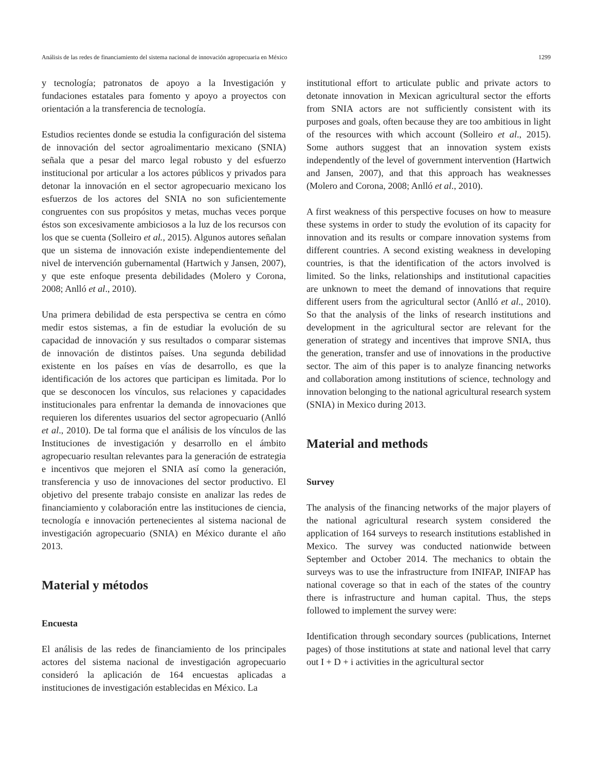Análisis de las redes de financiamiento del sistema nacional de innovación agropecuaria en México 1299
y tecnología; patronatos de apoyo a la Investigación y fundaciones estatales para fomento y apoyo a proyectos con orientación a la transferencia de tecnología.
Estudios recientes donde se estudia la configuración del sistema de innovación del sector agroalimentario mexicano (SNIA) señala que a pesar del marco legal robusto y del esfuerzo institucional por articular a los actores públicos y privados para detonar la innovación en el sector agropecuario mexicano los esfuerzos de los actores del SNIA no son suficientemente congruentes con sus propósitos y metas, muchas veces porque éstos son excesivamente ambiciosos a la luz de los recursos con los que se cuenta (Solleiro et al., 2015). Algunos autores señalan que un sistema de innovación existe independientemente del nivel de intervención gubernamental (Hartwich y Jansen, 2007), y que este enfoque presenta debilidades (Molero y Corona, 2008; Anlló et al., 2010).
Una primera debilidad de esta perspectiva se centra en cómo medir estos sistemas, a fin de estudiar la evolución de su capacidad de innovación y sus resultados o comparar sistemas de innovación de distintos países. Una segunda debilidad existente en los países en vías de desarrollo, es que la identificación de los actores que participan es limitada. Por lo que se desconocen los vínculos, sus relaciones y capacidades institucionales para enfrentar la demanda de innovaciones que requieren los diferentes usuarios del sector agropecuario (Anlló et al., 2010). De tal forma que el análisis de los vínculos de las Instituciones de investigación y desarrollo en el ámbito agropecuario resultan relevantes para la generación de estrategia e incentivos que mejoren el SNIA así como la generación, transferencia y uso de innovaciones del sector productivo. El objetivo del presente trabajo consiste en analizar las redes de financiamiento y colaboración entre las instituciones de ciencia, tecnología e innovación pertenecientes al sistema nacional de investigación agropecuario (SNIA) en México durante el año 2013.
Material y métodos
Encuesta
El análisis de las redes de financiamiento de los principales actores del sistema nacional de investigación agropecuario consideró la aplicación de 164 encuestas aplicadas a instituciones de investigación establecidas en México. La
institutional effort to articulate public and private actors to detonate innovation in Mexican agricultural sector the efforts from SNIA actors are not sufficiently consistent with its purposes and goals, often because they are too ambitious in light of the resources with which account (Solleiro et al., 2015). Some authors suggest that an innovation system exists independently of the level of government intervention (Hartwich and Jansen, 2007), and that this approach has weaknesses (Molero and Corona, 2008; Anlló et al., 2010).
A first weakness of this perspective focuses on how to measure these systems in order to study the evolution of its capacity for innovation and its results or compare innovation systems from different countries. A second existing weakness in developing countries, is that the identification of the actors involved is limited. So the links, relationships and institutional capacities are unknown to meet the demand of innovations that require different users from the agricultural sector (Anlló et al., 2010). So that the analysis of the links of research institutions and development in the agricultural sector are relevant for the generation of strategy and incentives that improve SNIA, thus the generation, transfer and use of innovations in the productive sector. The aim of this paper is to analyze financing networks and collaboration among institutions of science, technology and innovation belonging to the national agricultural research system (SNIA) in Mexico during 2013.
Material and methods
Survey
The analysis of the financing networks of the major players of the national agricultural research system considered the application of 164 surveys to research institutions established in Mexico. The survey was conducted nationwide between September and October 2014. The mechanics to obtain the surveys was to use the infrastructure from INIFAP, INIFAP has national coverage so that in each of the states of the country there is infrastructure and human capital. Thus, the steps followed to implement the survey were:
Identification through secondary sources (publications, Internet pages) of those institutions at state and national level that carry out I + D + i activities in the agricultural sector